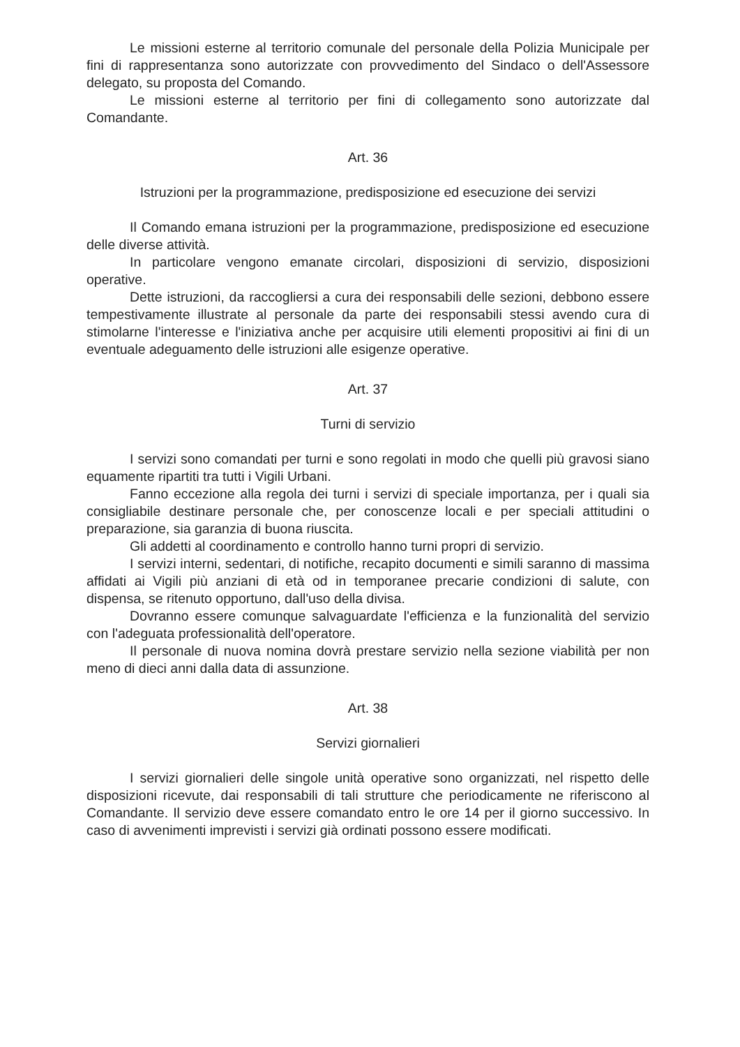Le missioni esterne al territorio comunale del personale della Polizia Municipale per fini di rappresentanza sono autorizzate con provvedimento del Sindaco o dell'Assessore delegato, su proposta del Comando.
Le missioni esterne al territorio per fini di collegamento sono autorizzate dal Comandante.
Art. 36
Istruzioni per la programmazione, predisposizione ed esecuzione dei servizi
Il Comando emana istruzioni per la programmazione, predisposizione ed esecuzione delle diverse attività.
In particolare vengono emanate circolari, disposizioni di servizio, disposizioni operative.
Dette istruzioni, da raccogliersi a cura dei responsabili delle sezioni, debbono essere tempestivamente illustrate al personale da parte dei responsabili stessi avendo cura di stimolarne l'interesse e l'iniziativa anche per acquisire utili elementi propositivi ai fini di un eventuale adeguamento delle istruzioni alle esigenze operative.
Art. 37
Turni di servizio
I servizi sono comandati per turni e sono regolati in modo che quelli più gravosi siano equamente ripartiti tra tutti i Vigili Urbani.
Fanno eccezione alla regola dei turni i servizi di speciale importanza, per i quali sia consigliabile destinare personale che, per conoscenze locali e per speciali attitudini o preparazione, sia garanzia di buona riuscita.
Gli addetti al coordinamento e controllo hanno turni propri di servizio.
I servizi interni, sedentari, di notifiche, recapito documenti e simili saranno di massima affidati ai Vigili più anziani di età od in temporanee precarie condizioni di salute, con dispensa, se ritenuto opportuno, dall'uso della divisa.
Dovranno essere comunque salvaguardate l'efficienza e la funzionalità del servizio con l'adeguata professionalità dell'operatore.
Il personale di nuova nomina dovrà prestare servizio nella sezione viabilità per non meno di dieci anni dalla data di assunzione.
Art. 38
Servizi giornalieri
I servizi giornalieri delle singole unità operative sono organizzati, nel rispetto delle disposizioni ricevute, dai responsabili di tali strutture che periodicamente ne riferiscono al Comandante. Il servizio deve essere comandato entro le ore 14 per il giorno successivo. In caso di avvenimenti imprevisti i servizi già ordinati possono essere modificati.